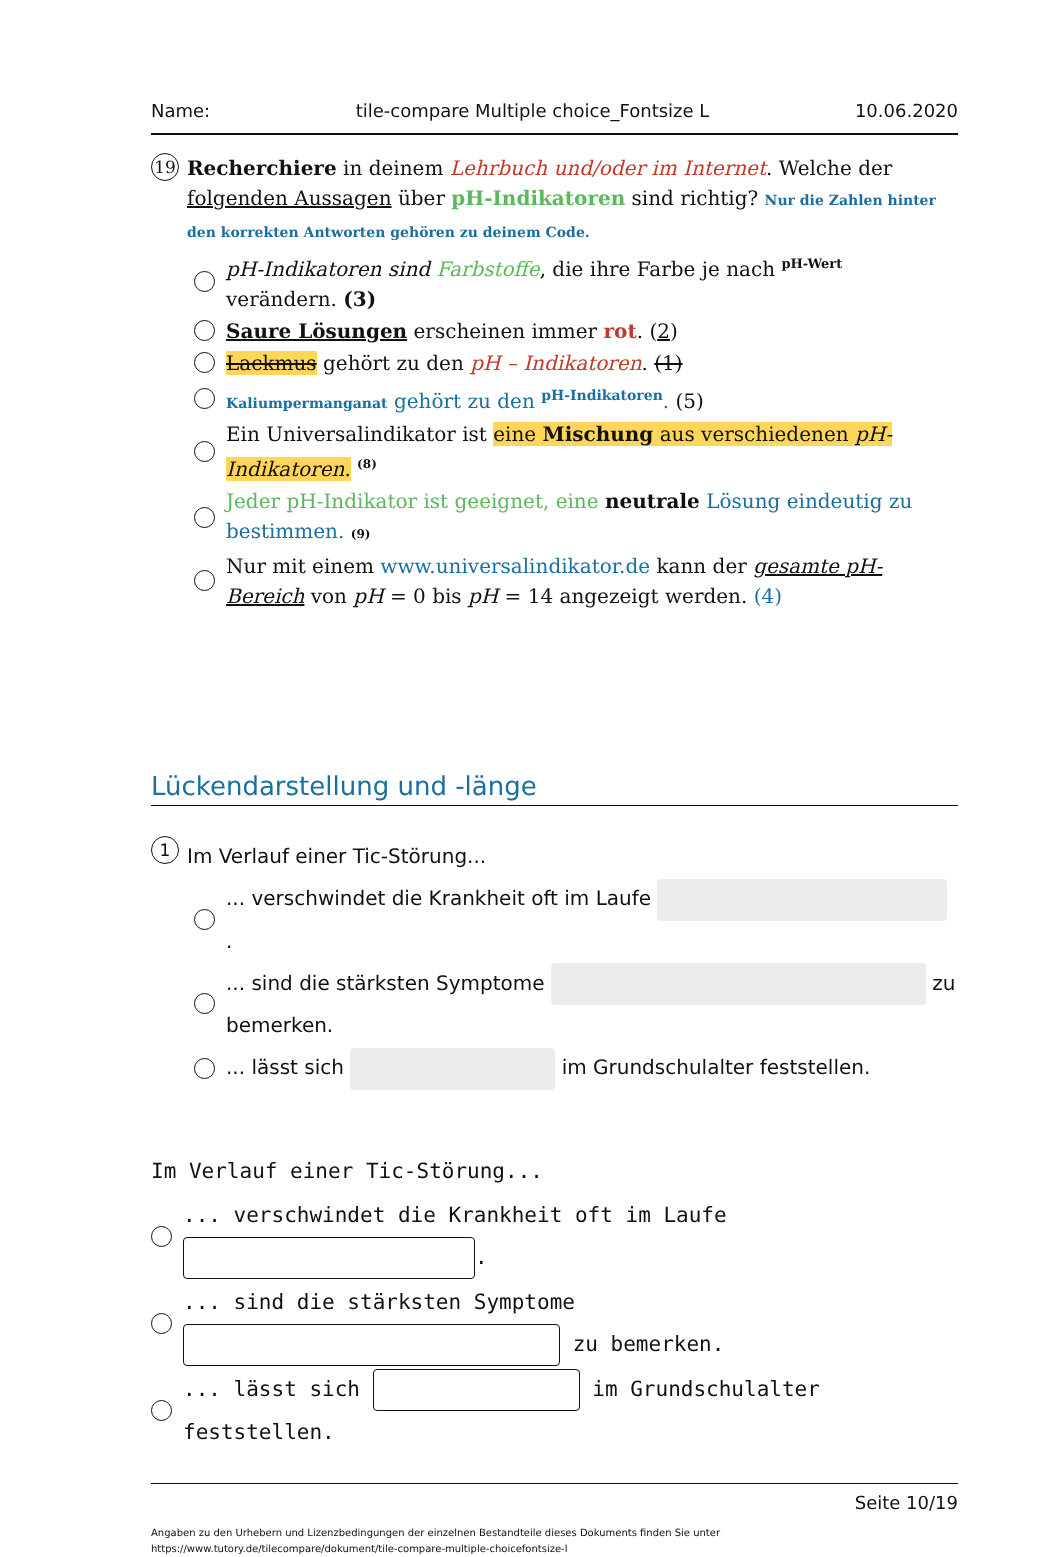Name: tile-compare Multiple choice_Fontsize L 10.06.2020
19
Recherchiere in deinem Lehrbuch und/oder im Internet. Welche der folgenden Aussagen über pH-Indikatoren sind richtig? Nur die Zahlen hinter den korrekten Antworten gehören zu deinem Code.
pH-Indikatoren sind Farbstoffe, die ihre Farbe je nach <sup>pH-Wert</sup> verändern. (3)
Saure Lösungen erscheinen immer rot. (2)
Lackmus gehört zu den pH – Indikatoren. (1)
Kaliumpermanganat gehört zu den <sup>pH-Indikatoren</sup>. (5)
Ein Universalindikator ist eine Mischung aus verschiedenen pH-Indikatoren. <sup>(8)</sup>
Jeder pH-Indikator ist geeignet, eine neutrale Lösung eindeutig zu bestimmen. (9)
Nur mit einem www.universalindikator.de kann der gesamte pH-Bereich von pH = 0 bis pH = 14 angezeigt werden. (4)
Lückendarstellung und -länge
1 Im Verlauf einer Tic-Störung...
... verschwindet die Krankheit oft im Laufe .
... sind die stärksten Symptome zu bemerken.
... lässt sich im Grundschulalter feststellen.
Im Verlauf einer Tic-Störung...
... verschwindet die Krankheit oft im Laufe .
... sind die stärksten Symptome zu bemerken.
... lässt sich im Grundschulalter feststellen.
Seite 10/19
Angaben zu den Urhebern und Lizenzbedingungen der einzelnen Bestandteile dieses Dokuments finden Sie unter
https://www.tutory.de/tilecompare/dokument/tile-compare-multiple-choicefontsize-l